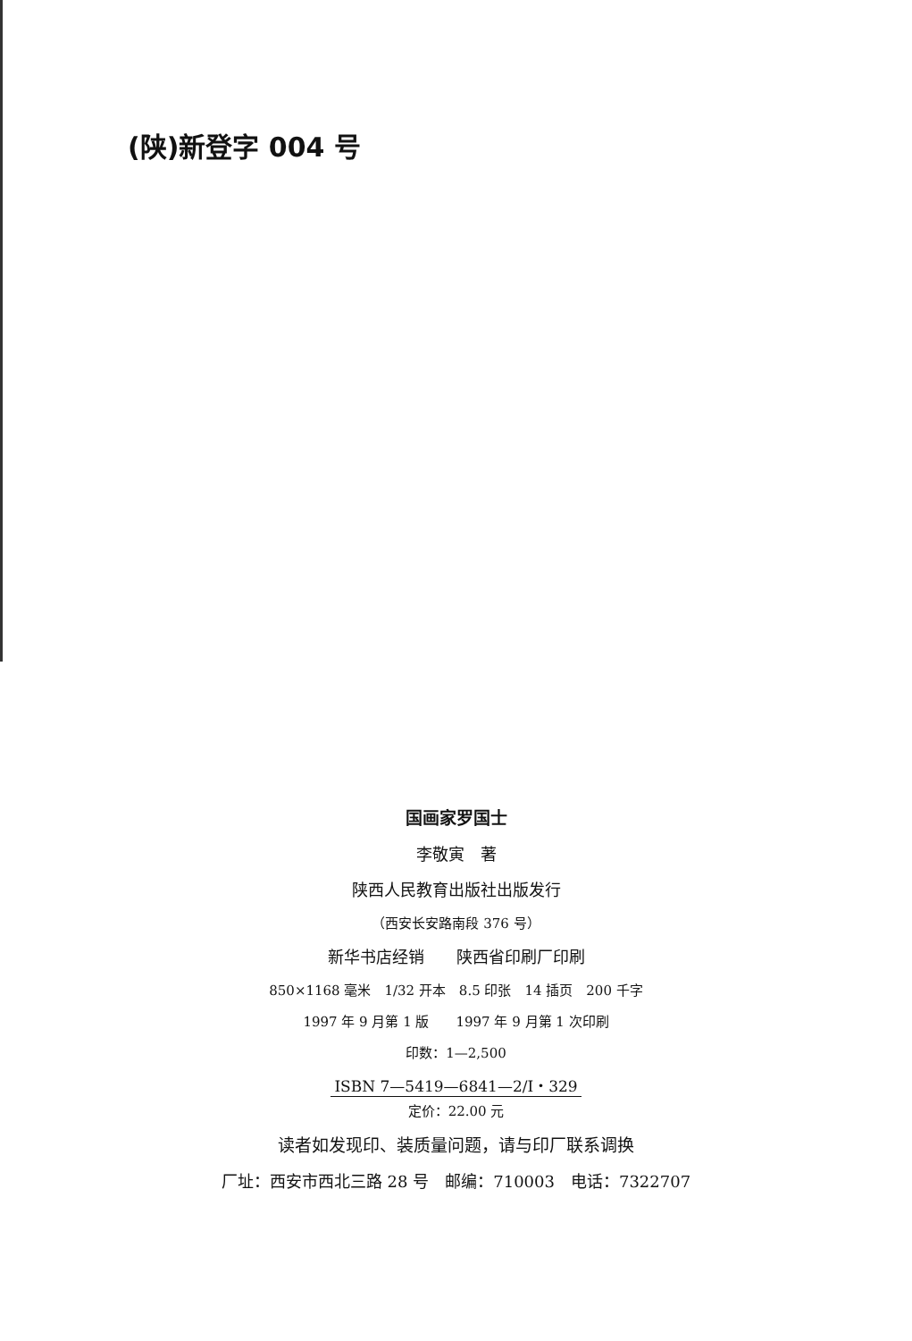(陕)新登字 004 号
国画家罗国士
李敬寅　著
陕西人民教育出版社出版发行
（西安长安路南段 376 号）
新华书店经销　　陕西省印刷厂印刷
850×1168 毫米　1/32 开本　8.5 印张　14 插页　200 千字
1997 年 9 月第 1 版　　1997 年 9 月第 1 次印刷
印数：1—2,500
ISBN 7—5419—6841—2/I・329
定价：22.00 元
读者如发现印、装质量问题，请与印厂联系调换
厂址：西安市西北三路 28 号　邮编：710003　电话：7322707